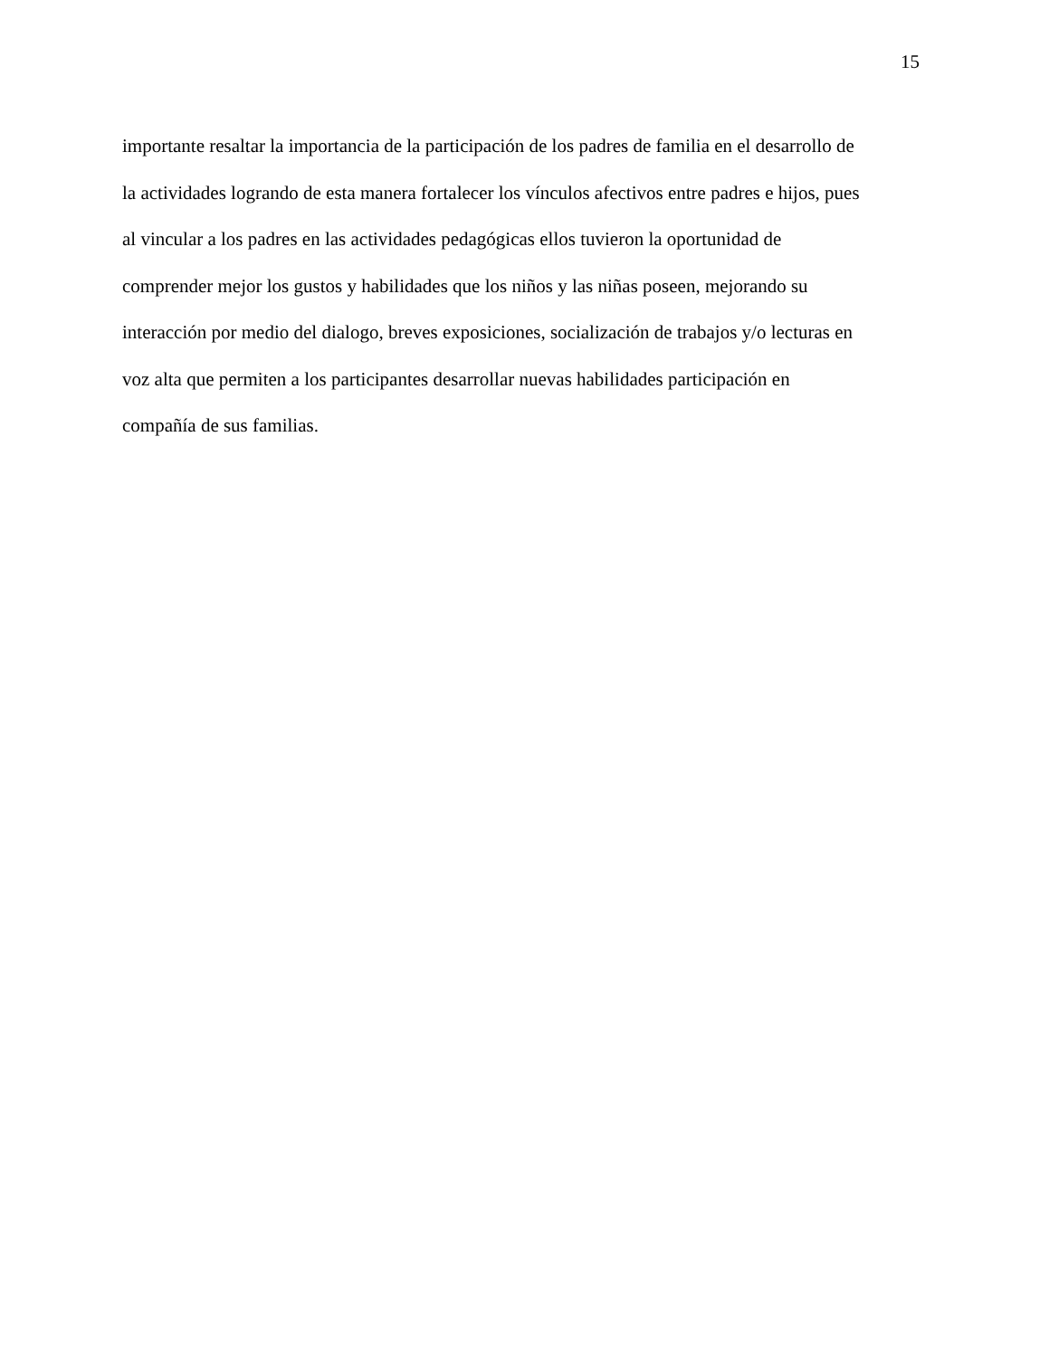15
importante resaltar la importancia de la participación de los padres de familia en el desarrollo de
la actividades logrando de esta manera fortalecer los vínculos afectivos entre padres e hijos, pues
al vincular a los padres en las actividades pedagógicas ellos tuvieron la oportunidad de
comprender mejor los gustos y habilidades que los niños y las niñas poseen, mejorando su
interacción por medio del dialogo, breves exposiciones, socialización de trabajos y/o lecturas en
voz alta que permiten a los participantes desarrollar nuevas habilidades participación en
compañía de sus familias.